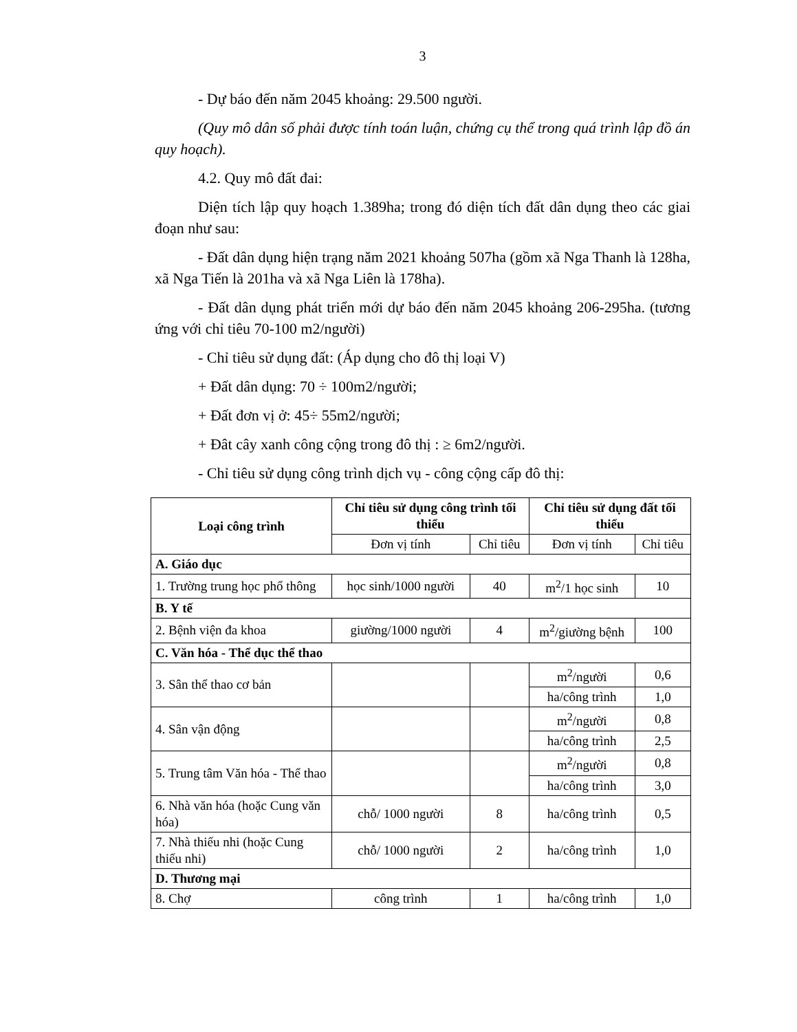3
- Dự báo đến năm 2045 khoảng: 29.500 người.
(Quy mô dân số phải được tính toán luận, chứng cụ thể trong quá trình lập đồ án quy hoạch).
4.2. Quy mô đất đai:
Diện tích lập quy hoạch 1.389ha; trong đó diện tích đất dân dụng theo các giai đoạn như sau:
- Đất dân dụng hiện trạng năm 2021 khoảng 507ha (gồm xã Nga Thanh là 128ha, xã Nga Tiến là 201ha và xã Nga Liên là 178ha).
- Đất dân dụng phát triển mới dự báo đến năm 2045 khoảng 206-295ha. (tương ứng với chỉ tiêu 70-100 m2/người)
- Chỉ tiêu sử dụng đất: (Áp dụng cho đô thị loại V)
+ Đất dân dụng: 70 ÷ 100m2/người;
+ Đất đơn vị ở: 45÷ 55m2/người;
+ Đât cây xanh công cộng trong đô thị : ≥ 6m2/người.
- Chỉ tiêu sử dụng công trình dịch vụ - công cộng cấp đô thị:
| Loại công trình | Chỉ tiêu sử dụng công trình tối thiểu | | Chỉ tiêu sử dụng đất tối thiểu | |
| --- | --- | --- | --- | --- |
| | Đơn vị tính | Chỉ tiêu | Đơn vị tính | Chỉ tiêu |
| A. Giáo dục | | | | |
| 1. Trường trung học phổ thông | học sinh/1000 người | 40 | m<sup>2</sup>/1 học sinh | 10 |
| B. Y tế | | | | |
| 2. Bệnh viện đa khoa | giường/1000 người | 4 | m<sup>2</sup>/giường bệnh | 100 |
| C. Văn hóa - Thể dục thể thao | | | | |
| 3. Sân thể thao cơ bản | | | m<sup>2</sup>/người | 0,6 |
| | | | ha/công trình | 1,0 |
| 4. Sân vận động | | | m<sup>2</sup>/người | 0,8 |
| | | | ha/công trình | 2,5 |
| 5. Trung tâm Văn hóa - Thể thao | | | m<sup>2</sup>/người | 0,8 |
| | | | ha/công trình | 3,0 |
| 6. Nhà văn hóa (hoặc Cung văn hóa) | chỗ/ 1000 người | 8 | ha/công trình | 0,5 |
| 7. Nhà thiếu nhi (hoặc Cung thiếu nhi) | chỗ/ 1000 người | 2 | ha/công trình | 1,0 |
| D. Thương mại | | | | |
| 8. Chợ | công trình | 1 | ha/công trình | 1,0 |